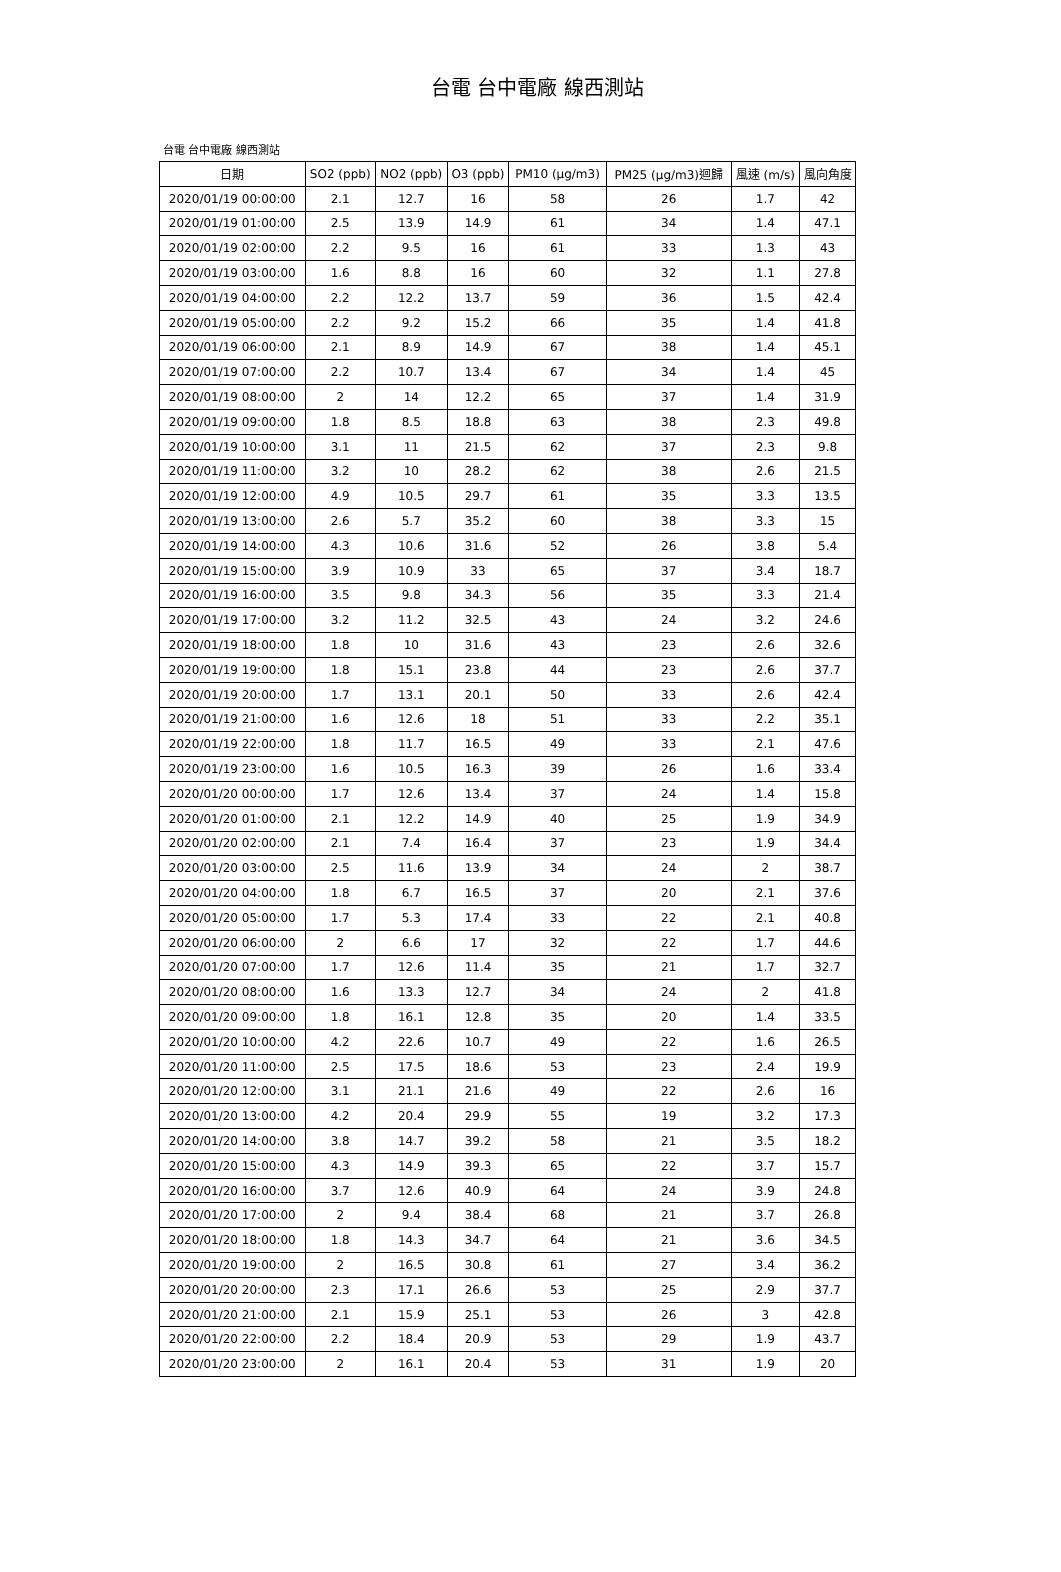台電 台中電廠 線西測站
台電 台中電廠 線西測站
| 日期 | SO2 (ppb) | NO2 (ppb) | O3 (ppb) | PM10 (μg/m3) | PM25 (μg/m3)迴歸 | 風速 (m/s) | 風向角度 |
| --- | --- | --- | --- | --- | --- | --- | --- |
| 2020/01/19 00:00:00 | 2.1 | 12.7 | 16 | 58 | 26 | 1.7 | 42 |
| 2020/01/19 01:00:00 | 2.5 | 13.9 | 14.9 | 61 | 34 | 1.4 | 47.1 |
| 2020/01/19 02:00:00 | 2.2 | 9.5 | 16 | 61 | 33 | 1.3 | 43 |
| 2020/01/19 03:00:00 | 1.6 | 8.8 | 16 | 60 | 32 | 1.1 | 27.8 |
| 2020/01/19 04:00:00 | 2.2 | 12.2 | 13.7 | 59 | 36 | 1.5 | 42.4 |
| 2020/01/19 05:00:00 | 2.2 | 9.2 | 15.2 | 66 | 35 | 1.4 | 41.8 |
| 2020/01/19 06:00:00 | 2.1 | 8.9 | 14.9 | 67 | 38 | 1.4 | 45.1 |
| 2020/01/19 07:00:00 | 2.2 | 10.7 | 13.4 | 67 | 34 | 1.4 | 45 |
| 2020/01/19 08:00:00 | 2 | 14 | 12.2 | 65 | 37 | 1.4 | 31.9 |
| 2020/01/19 09:00:00 | 1.8 | 8.5 | 18.8 | 63 | 38 | 2.3 | 49.8 |
| 2020/01/19 10:00:00 | 3.1 | 11 | 21.5 | 62 | 37 | 2.3 | 9.8 |
| 2020/01/19 11:00:00 | 3.2 | 10 | 28.2 | 62 | 38 | 2.6 | 21.5 |
| 2020/01/19 12:00:00 | 4.9 | 10.5 | 29.7 | 61 | 35 | 3.3 | 13.5 |
| 2020/01/19 13:00:00 | 2.6 | 5.7 | 35.2 | 60 | 38 | 3.3 | 15 |
| 2020/01/19 14:00:00 | 4.3 | 10.6 | 31.6 | 52 | 26 | 3.8 | 5.4 |
| 2020/01/19 15:00:00 | 3.9 | 10.9 | 33 | 65 | 37 | 3.4 | 18.7 |
| 2020/01/19 16:00:00 | 3.5 | 9.8 | 34.3 | 56 | 35 | 3.3 | 21.4 |
| 2020/01/19 17:00:00 | 3.2 | 11.2 | 32.5 | 43 | 24 | 3.2 | 24.6 |
| 2020/01/19 18:00:00 | 1.8 | 10 | 31.6 | 43 | 23 | 2.6 | 32.6 |
| 2020/01/19 19:00:00 | 1.8 | 15.1 | 23.8 | 44 | 23 | 2.6 | 37.7 |
| 2020/01/19 20:00:00 | 1.7 | 13.1 | 20.1 | 50 | 33 | 2.6 | 42.4 |
| 2020/01/19 21:00:00 | 1.6 | 12.6 | 18 | 51 | 33 | 2.2 | 35.1 |
| 2020/01/19 22:00:00 | 1.8 | 11.7 | 16.5 | 49 | 33 | 2.1 | 47.6 |
| 2020/01/19 23:00:00 | 1.6 | 10.5 | 16.3 | 39 | 26 | 1.6 | 33.4 |
| 2020/01/20 00:00:00 | 1.7 | 12.6 | 13.4 | 37 | 24 | 1.4 | 15.8 |
| 2020/01/20 01:00:00 | 2.1 | 12.2 | 14.9 | 40 | 25 | 1.9 | 34.9 |
| 2020/01/20 02:00:00 | 2.1 | 7.4 | 16.4 | 37 | 23 | 1.9 | 34.4 |
| 2020/01/20 03:00:00 | 2.5 | 11.6 | 13.9 | 34 | 24 | 2 | 38.7 |
| 2020/01/20 04:00:00 | 1.8 | 6.7 | 16.5 | 37 | 20 | 2.1 | 37.6 |
| 2020/01/20 05:00:00 | 1.7 | 5.3 | 17.4 | 33 | 22 | 2.1 | 40.8 |
| 2020/01/20 06:00:00 | 2 | 6.6 | 17 | 32 | 22 | 1.7 | 44.6 |
| 2020/01/20 07:00:00 | 1.7 | 12.6 | 11.4 | 35 | 21 | 1.7 | 32.7 |
| 2020/01/20 08:00:00 | 1.6 | 13.3 | 12.7 | 34 | 24 | 2 | 41.8 |
| 2020/01/20 09:00:00 | 1.8 | 16.1 | 12.8 | 35 | 20 | 1.4 | 33.5 |
| 2020/01/20 10:00:00 | 4.2 | 22.6 | 10.7 | 49 | 22 | 1.6 | 26.5 |
| 2020/01/20 11:00:00 | 2.5 | 17.5 | 18.6 | 53 | 23 | 2.4 | 19.9 |
| 2020/01/20 12:00:00 | 3.1 | 21.1 | 21.6 | 49 | 22 | 2.6 | 16 |
| 2020/01/20 13:00:00 | 4.2 | 20.4 | 29.9 | 55 | 19 | 3.2 | 17.3 |
| 2020/01/20 14:00:00 | 3.8 | 14.7 | 39.2 | 58 | 21 | 3.5 | 18.2 |
| 2020/01/20 15:00:00 | 4.3 | 14.9 | 39.3 | 65 | 22 | 3.7 | 15.7 |
| 2020/01/20 16:00:00 | 3.7 | 12.6 | 40.9 | 64 | 24 | 3.9 | 24.8 |
| 2020/01/20 17:00:00 | 2 | 9.4 | 38.4 | 68 | 21 | 3.7 | 26.8 |
| 2020/01/20 18:00:00 | 1.8 | 14.3 | 34.7 | 64 | 21 | 3.6 | 34.5 |
| 2020/01/20 19:00:00 | 2 | 16.5 | 30.8 | 61 | 27 | 3.4 | 36.2 |
| 2020/01/20 20:00:00 | 2.3 | 17.1 | 26.6 | 53 | 25 | 2.9 | 37.7 |
| 2020/01/20 21:00:00 | 2.1 | 15.9 | 25.1 | 53 | 26 | 3 | 42.8 |
| 2020/01/20 22:00:00 | 2.2 | 18.4 | 20.9 | 53 | 29 | 1.9 | 43.7 |
| 2020/01/20 23:00:00 | 2 | 16.1 | 20.4 | 53 | 31 | 1.9 | 20 |